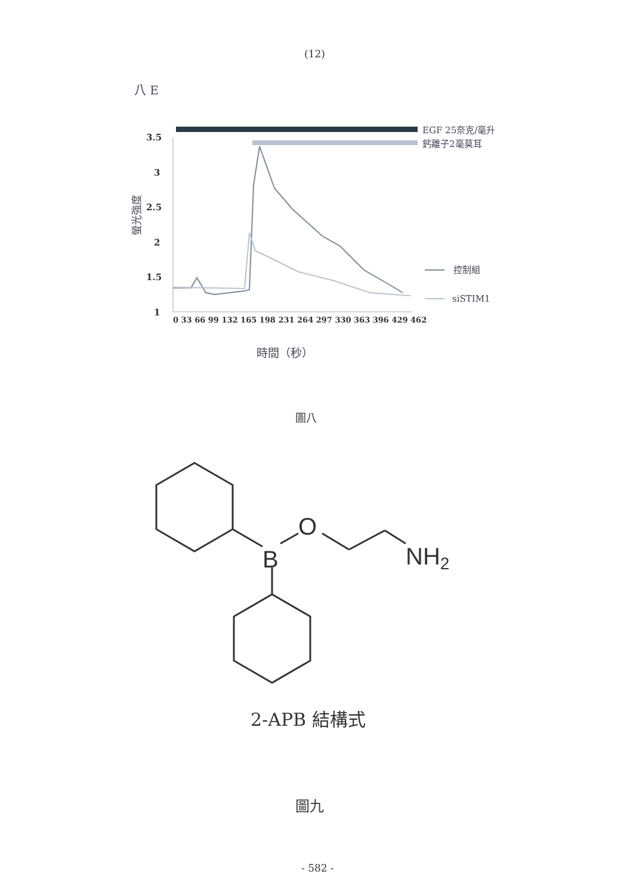(12)
八 E
EGF 25奈克/毫升
鈣離子2毫莫耳
3.5
3
2.5
2
1.5
1
螢光強度
控制組
siSTIM1
0 33 66 99 132 165 198 231 264 297 330 363 396 429 462
時間（秒）
圖八
B
O
NH2
2-APB 結構式
圖九
- 582 -